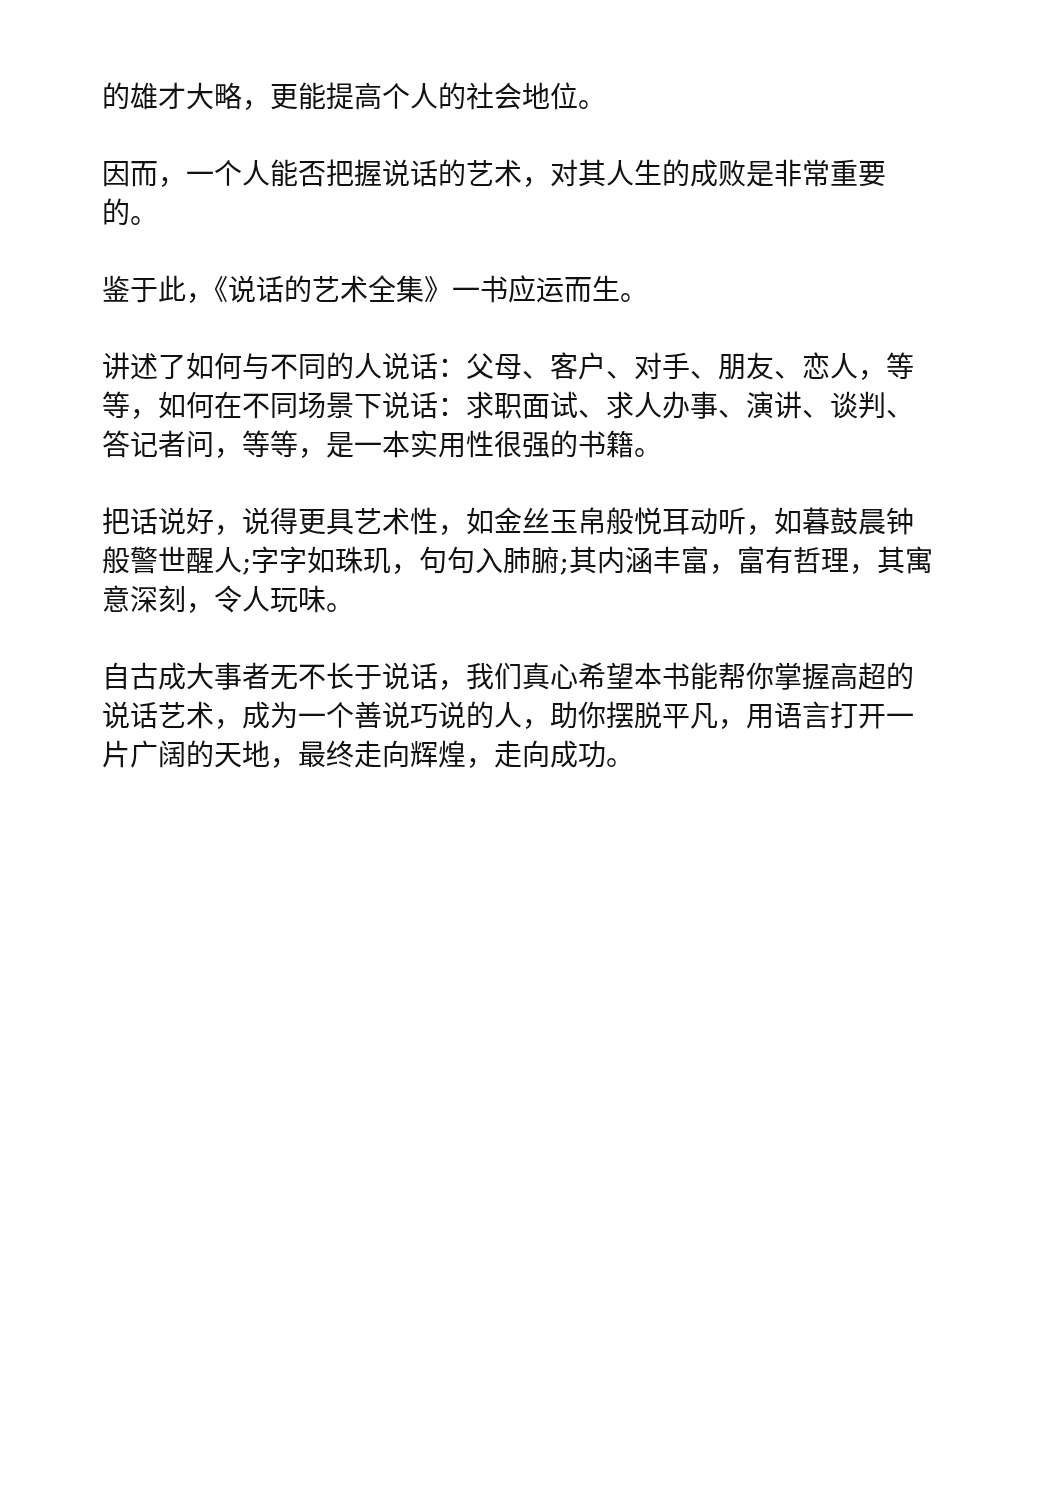的雄才大略，更能提高个人的社会地位。
因而，一个人能否把握说话的艺术，对其人生的成败是非常重要的。
鉴于此，《说话的艺术全集》一书应运而生。
讲述了如何与不同的人说话：父母、客户、对手、朋友、恋人，等等，如何在不同场景下说话：求职面试、求人办事、演讲、谈判、答记者问，等等，是一本实用性很强的书籍。
把话说好，说得更具艺术性，如金丝玉帛般悦耳动听，如暮鼓晨钟般警世醒人;字字如珠玑，句句入肺腑;其内涵丰富，富有哲理，其寓意深刻，令人玩味。
自古成大事者无不长于说话，我们真心希望本书能帮你掌握高超的说话艺术，成为一个善说巧说的人，助你摆脱平凡，用语言打开一片广阔的天地，最终走向辉煌，走向成功。